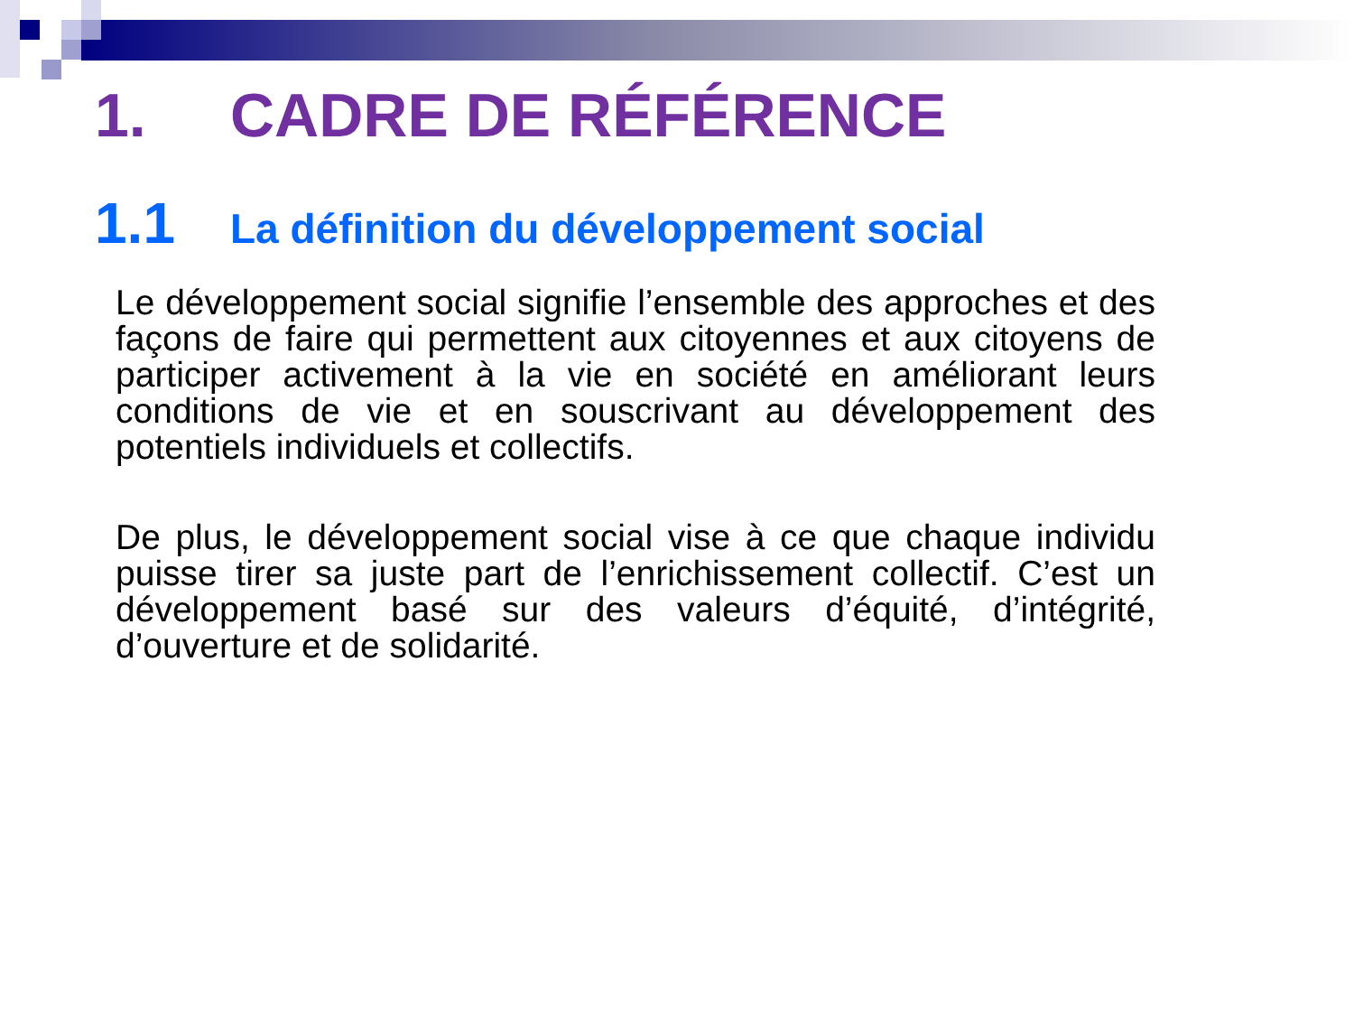1. CADRE DE RÉFÉRENCE
1.1 La définition du développement social
Le développement social signifie l’ensemble des approches et des façons de faire qui permettent aux citoyennes et aux citoyens de participer activement à la vie en société en améliorant leurs conditions de vie et en souscrivant au développement des potentiels individuels et collectifs.
De plus, le développement social vise à ce que chaque individu puisse tirer sa juste part de l’enrichissement collectif. C’est un développement basé sur des valeurs d’équité, d’intégrité, d’ouverture et de solidarité.